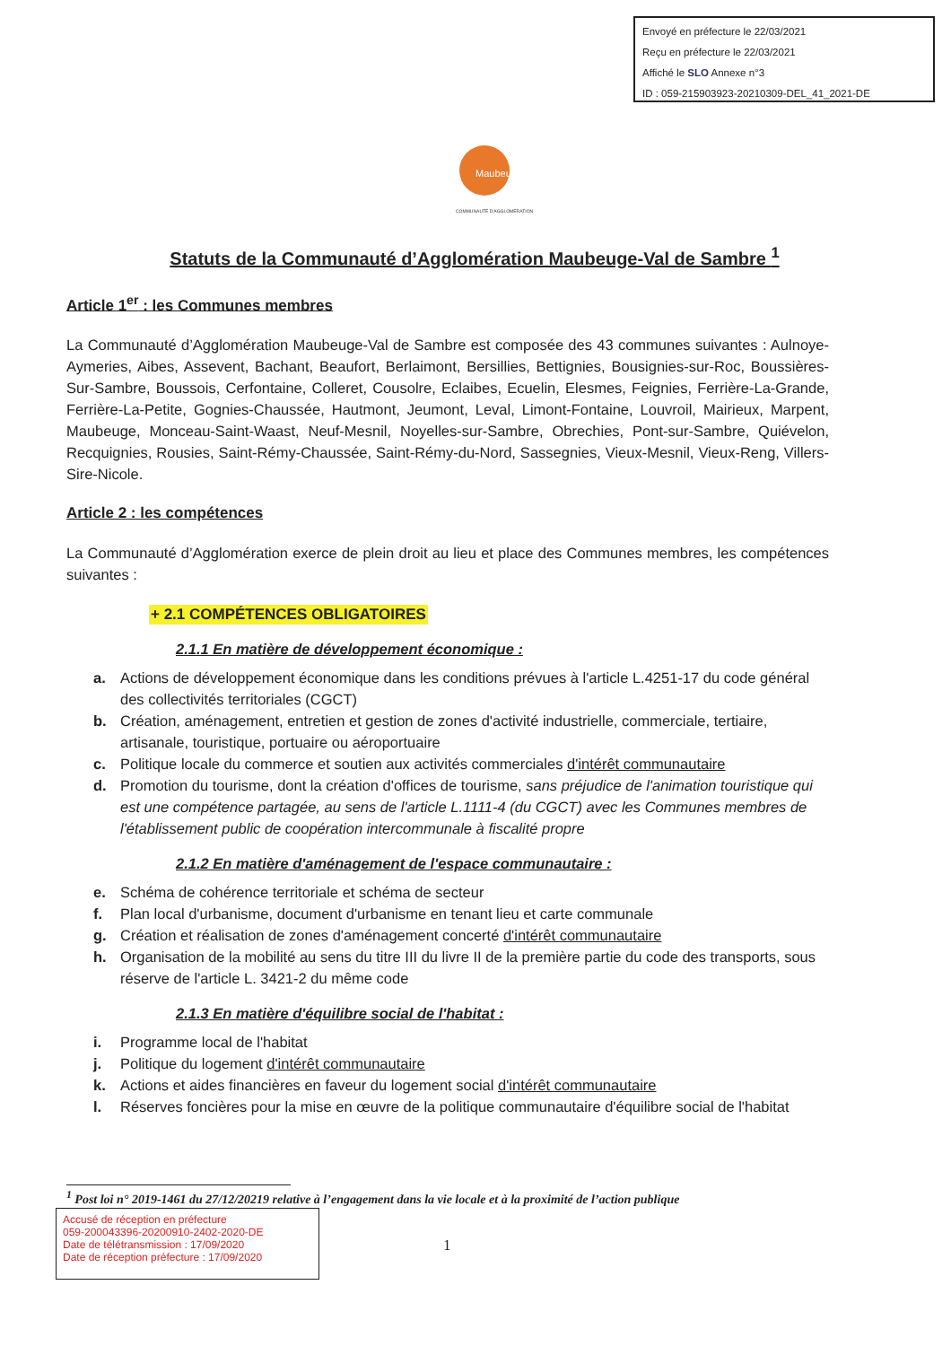Envoyé en préfecture le 22/03/2021
Reçu en préfecture le 22/03/2021
Affiché le SLO Annexe n°3
ID : 059-215903923-20210309-DEL_41_2021-DE
Maubeuge
COMMUNAUTÉ D'AGGLOMÉRATION
Statuts de la Communauté d’Agglomération Maubeuge-Val de Sambre <sup>1</sup>
Article 1<sup>er</sup> : les Communes membres
La Communauté d’Agglomération Maubeuge-Val de Sambre est composée des 43 communes suivantes : Aulnoye-Aymeries, Aibes, Assevent, Bachant, Beaufort, Berlaimont, Bersillies, Bettignies, Bousignies-sur-Roc, Boussières-Sur-Sambre, Boussois, Cerfontaine, Colleret, Cousolre, Eclaibes, Ecuelin, Elesmes, Feignies, Ferrière-La-Grande, Ferrière-La-Petite, Gognies-Chaussée, Hautmont, Jeumont, Leval, Limont-Fontaine, Louvroil, Mairieux, Marpent, Maubeuge, Monceau-Saint-Waast, Neuf-Mesnil, Noyelles-sur-Sambre, Obrechies, Pont-sur-Sambre, Quiévelon, Recquignies, Rousies, Saint-Rémy-Chaussée, Saint-Rémy-du-Nord, Sassegnies, Vieux-Mesnil, Vieux-Reng, Villers-Sire-Nicole.
Article 2 : les compétences
La Communauté d’Agglomération exerce de plein droit au lieu et place des Communes membres, les compétences suivantes :
+ 2.1 COMPÉTENCES OBLIGATOIRES
2.1.1 En matière de développement économique :
a. Actions de développement économique dans les conditions prévues à l'article L.4251-17 du code général des collectivités territoriales (CGCT)
b. Création, aménagement, entretien et gestion de zones d'activité industrielle, commerciale, tertiaire, artisanale, touristique, portuaire ou aéroportuaire
c. Politique locale du commerce et soutien aux activités commerciales d'intérêt communautaire
d. Promotion du tourisme, dont la création d'offices de tourisme, sans préjudice de l'animation touristique qui est une compétence partagée, au sens de l'article L.1111-4 (du CGCT) avec les Communes membres de l'établissement public de coopération intercommunale à fiscalité propre
2.1.2 En matière d'aménagement de l'espace communautaire :
e. Schéma de cohérence territoriale et schéma de secteur
f. Plan local d'urbanisme, document d'urbanisme en tenant lieu et carte communale
g. Création et réalisation de zones d'aménagement concerté d'intérêt communautaire
h. Organisation de la mobilité au sens du titre III du livre II de la première partie du code des transports, sous réserve de l'article L. 3421-2 du même code
2.1.3 En matière d'équilibre social de l'habitat :
i. Programme local de l'habitat
j. Politique du logement d'intérêt communautaire
k. Actions et aides financières en faveur du logement social d'intérêt communautaire
l. Réserves foncières pour la mise en œuvre de la politique communautaire d'équilibre social de l'habitat
<sup>1</sup> Post loi n° 2019-1461 du 27/12/20219 relative à l’engagement dans la vie locale et à la proximité de l’action publique
Accusé de réception en préfecture
059-200043396-20200910-2402-2020-DE
Date de télétransmission : 17/09/2020
Date de réception préfecture : 17/09/2020
1